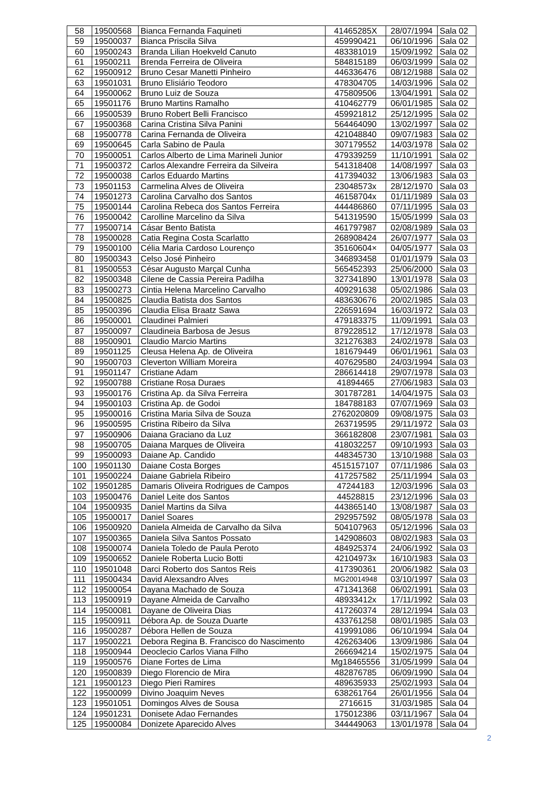| 58 | 19500568 | Bianca Fernanda Faquineti | 41465285X | 28/07/1994 | Sala 02 |
| 59 | 19500037 | Bianca Priscila Silva | 459990421 | 06/10/1996 | Sala 02 |
| 60 | 19500243 | Branda Lilian Hoekveld Canuto | 483381019 | 15/09/1992 | Sala 02 |
| 61 | 19500211 | Brenda Ferreira de Oliveira | 584815189 | 06/03/1999 | Sala 02 |
| 62 | 19500912 | Bruno Cesar Manetti Pinheiro | 446336476 | 08/12/1988 | Sala 02 |
| 63 | 19501031 | Bruno Elisiário Teodoro | 478304705 | 14/03/1996 | Sala 02 |
| 64 | 19500062 | Bruno Luiz de Souza | 475809506 | 13/04/1991 | Sala 02 |
| 65 | 19501176 | Bruno Martins Ramalho | 410462779 | 06/01/1985 | Sala 02 |
| 66 | 19500539 | Bruno Robert Belli Francisco | 459921812 | 25/12/1995 | Sala 02 |
| 67 | 19500368 | Carina Cristina Silva Panini | 564464090 | 13/02/1997 | Sala 02 |
| 68 | 19500778 | Carina Fernanda de Oliveira | 421048840 | 09/07/1983 | Sala 02 |
| 69 | 19500645 | Carla Sabino de Paula | 307179552 | 14/03/1978 | Sala 02 |
| 70 | 19500051 | Carlos Alberto de Lima Marineli Junior | 479339259 | 11/10/1991 | Sala 02 |
| 71 | 19500372 | Carlos Alexandre Ferreira da Silveira | 541318408 | 14/08/1997 | Sala 03 |
| 72 | 19500038 | Carlos Eduardo Martins | 417394032 | 13/06/1983 | Sala 03 |
| 73 | 19501153 | Carmelina Alves de Oliveira | 23048573x | 28/12/1970 | Sala 03 |
| 74 | 19501273 | Carolina Carvalho dos Santos | 46158704x | 01/11/1989 | Sala 03 |
| 75 | 19500144 | Carolina Rebeca dos Santos Ferreira | 444486860 | 07/11/1995 | Sala 03 |
| 76 | 19500042 | Carolline Marcelino da Silva | 541319590 | 15/05/1999 | Sala 03 |
| 77 | 19500714 | Cásar Bento Batista | 461797987 | 02/08/1989 | Sala 03 |
| 78 | 19500028 | Catia Regina Costa Scarlatto | 268908424 | 26/07/1977 | Sala 03 |
| 79 | 19500100 | Célia Maria Cardoso Lourenço | 35160604× | 04/05/1977 | Sala 03 |
| 80 | 19500343 | Celso José Pinheiro | 346893458 | 01/01/1979 | Sala 03 |
| 81 | 19500553 | César Augusto Marçal Cunha | 565452393 | 25/06/2000 | Sala 03 |
| 82 | 19500348 | Cilene de Cassia Pereira Padilha | 327341890 | 13/01/1978 | Sala 03 |
| 83 | 19500273 | Cintia Helena Marcelino Carvalho | 409291638 | 05/02/1986 | Sala 03 |
| 84 | 19500825 | Claudia Batista dos Santos | 483630676 | 20/02/1985 | Sala 03 |
| 85 | 19500396 | Claudia Elisa Braatz Sawa | 226591694 | 16/03/1972 | Sala 03 |
| 86 | 19500001 | Claudinei Palmieri | 479183375 | 11/09/1991 | Sala 03 |
| 87 | 19500097 | Claudineia Barbosa de Jesus | 879228512 | 17/12/1978 | Sala 03 |
| 88 | 19500901 | Claudio Marcio Martins | 321276383 | 24/02/1978 | Sala 03 |
| 89 | 19501125 | Cleusa Helena Ap. de Oliveira | 181679449 | 06/01/1961 | Sala 03 |
| 90 | 19500703 | Cleverton William Moreira | 407629580 | 24/03/1994 | Sala 03 |
| 91 | 19501147 | Cristiane Adam | 286614418 | 29/07/1978 | Sala 03 |
| 92 | 19500788 | Cristiane Rosa Duraes | 41894465 | 27/06/1983 | Sala 03 |
| 93 | 19500176 | Cristina Ap. da Silva Ferreira | 301787281 | 14/04/1975 | Sala 03 |
| 94 | 19500103 | Cristina Ap. de Godoi | 184788183 | 07/07/1969 | Sala 03 |
| 95 | 19500016 | Cristina Maria Silva de Souza | 2762020809 | 09/08/1975 | Sala 03 |
| 96 | 19500595 | Cristina Ribeiro da Silva | 263719595 | 29/11/1972 | Sala 03 |
| 97 | 19500906 | Daiana Graciano da Luz | 366182808 | 23/07/1981 | Sala 03 |
| 98 | 19500705 | Daiana Marques de Oliveira | 418032257 | 09/10/1993 | Sala 03 |
| 99 | 19500093 | Daiane Ap. Candido | 448345730 | 13/10/1988 | Sala 03 |
| 100 | 19501130 | Daiane Costa Borges | 4515157107 | 07/11/1986 | Sala 03 |
| 101 | 19500224 | Daiane Gabriela Ribeiro | 417257582 | 25/11/1994 | Sala 03 |
| 102 | 19501285 | Damaris Oliveira Rodrigues de Campos | 47244183 | 12/03/1996 | Sala 03 |
| 103 | 19500476 | Daniel Leite dos Santos | 44528815 | 23/12/1996 | Sala 03 |
| 104 | 19500935 | Daniel Martins da Silva | 443865140 | 13/08/1987 | Sala 03 |
| 105 | 19500017 | Daniel Soares | 292957592 | 08/05/1978 | Sala 03 |
| 106 | 19500920 | Daniela Almeida de Carvalho da Silva | 504107963 | 05/12/1996 | Sala 03 |
| 107 | 19500365 | Daniela Silva Santos Possato | 142908603 | 08/02/1983 | Sala 03 |
| 108 | 19500074 | Daniela Toledo de Paula Peroto | 484925374 | 24/06/1992 | Sala 03 |
| 109 | 19500652 | Daniele Roberta Lucio Botti | 42104973x | 16/10/1983 | Sala 03 |
| 110 | 19501048 | Darci Roberto dos Santos Reis | 417390361 | 20/06/1982 | Sala 03 |
| 111 | 19500434 | David Alexsandro Alves | MG20014948 | 03/10/1997 | Sala 03 |
| 112 | 19500054 | Dayana Machado de Souza | 471341368 | 06/02/1991 | Sala 03 |
| 113 | 19500919 | Dayane Almeida de Carvalho | 48933412x | 17/11/1992 | Sala 03 |
| 114 | 19500081 | Dayane de Oliveira Dias | 417260374 | 28/12/1994 | Sala 03 |
| 115 | 19500911 | Débora Ap. de Souza Duarte | 433761258 | 08/01/1985 | Sala 03 |
| 116 | 19500287 | Débora Hellen de Souza | 419991086 | 06/10/1994 | Sala 04 |
| 117 | 19500221 | Debora Regina B. Francisco do Nascimento | 426263406 | 13/09/1986 | Sala 04 |
| 118 | 19500944 | Deoclecio Carlos Viana Filho | 266694214 | 15/02/1975 | Sala 04 |
| 119 | 19500576 | Diane Fortes de Lima | Mg18465556 | 31/05/1999 | Sala 04 |
| 120 | 19500839 | Diego Florencio de Mira | 482876785 | 06/09/1990 | Sala 04 |
| 121 | 19500123 | Diego Pieri Ramires | 489635933 | 25/02/1993 | Sala 04 |
| 122 | 19500099 | Divino Joaquim Neves | 638261764 | 26/01/1956 | Sala 04 |
| 123 | 19501051 | Domingos Alves de Sousa | 2716615 | 31/03/1985 | Sala 04 |
| 124 | 19501231 | Donisete Adao Fernandes | 175012386 | 03/11/1967 | Sala 04 |
| 125 | 19500084 | Donizete Aparecido Alves | 344449063 | 13/01/1978 | Sala 04 |
2